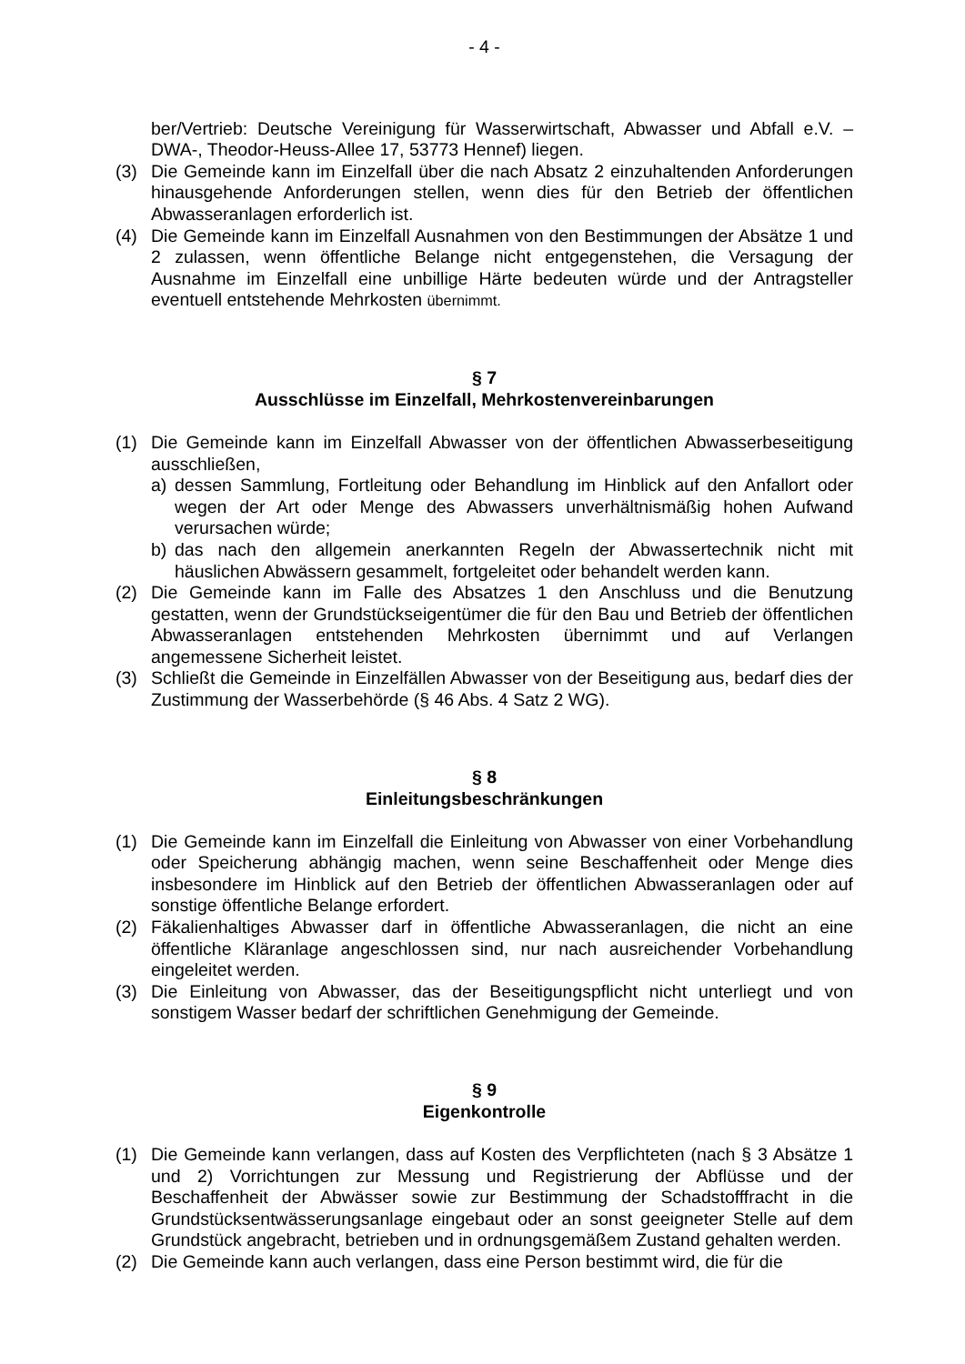- 4 -
ber/Vertrieb: Deutsche Vereinigung für Wasserwirtschaft, Abwasser und Abfall e.V. –DWA-, Theodor-Heuss-Allee 17, 53773 Hennef) liegen.
(3) Die Gemeinde kann im Einzelfall über die nach Absatz 2 einzuhaltenden Anforderungen hinausgehende Anforderungen stellen, wenn dies für den Betrieb der öffentlichen Abwasseranlagen erforderlich ist.
(4) Die Gemeinde kann im Einzelfall Ausnahmen von den Bestimmungen der Absätze 1 und 2 zulassen, wenn öffentliche Belange nicht entgegenstehen, die Versagung der Ausnahme im Einzelfall eine unbillige Härte bedeuten würde und der Antragsteller eventuell entstehende Mehrkosten übernimmt.
§ 7
Ausschlüsse im Einzelfall, Mehrkostenvereinbarungen
(1) Die Gemeinde kann im Einzelfall Abwasser von der öffentlichen Abwasserbeseitigung ausschließen,
a) dessen Sammlung, Fortleitung oder Behandlung im Hinblick auf den Anfallort oder wegen der Art oder Menge des Abwassers unverhältnismäßig hohen Aufwand verursachen würde;
b) das nach den allgemein anerkannten Regeln der Abwassertechnik nicht mit häuslichen Abwässern gesammelt, fortgeleitet oder behandelt werden kann.
(2) Die Gemeinde kann im Falle des Absatzes 1 den Anschluss und die Benutzung gestatten, wenn der Grundstückseigentümer die für den Bau und Betrieb der öffentlichen Abwasseranlagen entstehenden Mehrkosten übernimmt und auf Verlangen angemessene Sicherheit leistet.
(3) Schließt die Gemeinde in Einzelfällen Abwasser von der Beseitigung aus, bedarf dies der Zustimmung der Wasserbehörde (§ 46 Abs. 4 Satz 2 WG).
§ 8
Einleitungsbeschränkungen
(1) Die Gemeinde kann im Einzelfall die Einleitung von Abwasser von einer Vorbehandlung oder Speicherung abhängig machen, wenn seine Beschaffenheit oder Menge dies insbesondere im Hinblick auf den Betrieb der öffentlichen Abwasseranlagen oder auf sonstige öffentliche Belange erfordert.
(2) Fäkalienhaltiges Abwasser darf in öffentliche Abwasseranlagen, die nicht an eine öffentliche Kläranlage angeschlossen sind, nur nach ausreichender Vorbehandlung eingeleitet werden.
(3) Die Einleitung von Abwasser, das der Beseitigungspflicht nicht unterliegt und von sonstigem Wasser bedarf der schriftlichen Genehmigung der Gemeinde.
§ 9
Eigenkontrolle
(1) Die Gemeinde kann verlangen, dass auf Kosten des Verpflichteten (nach § 3 Absätze 1 und 2) Vorrichtungen zur Messung und Registrierung der Abflüsse und der Beschaffenheit der Abwässer sowie zur Bestimmung der Schadstofffracht in die Grundstücksentwässerungsanlage eingebaut oder an sonst geeigneter Stelle auf dem Grundstück angebracht, betrieben und in ordnungsgemäßem Zustand gehalten werden.
(2) Die Gemeinde kann auch verlangen, dass eine Person bestimmt wird, die für die